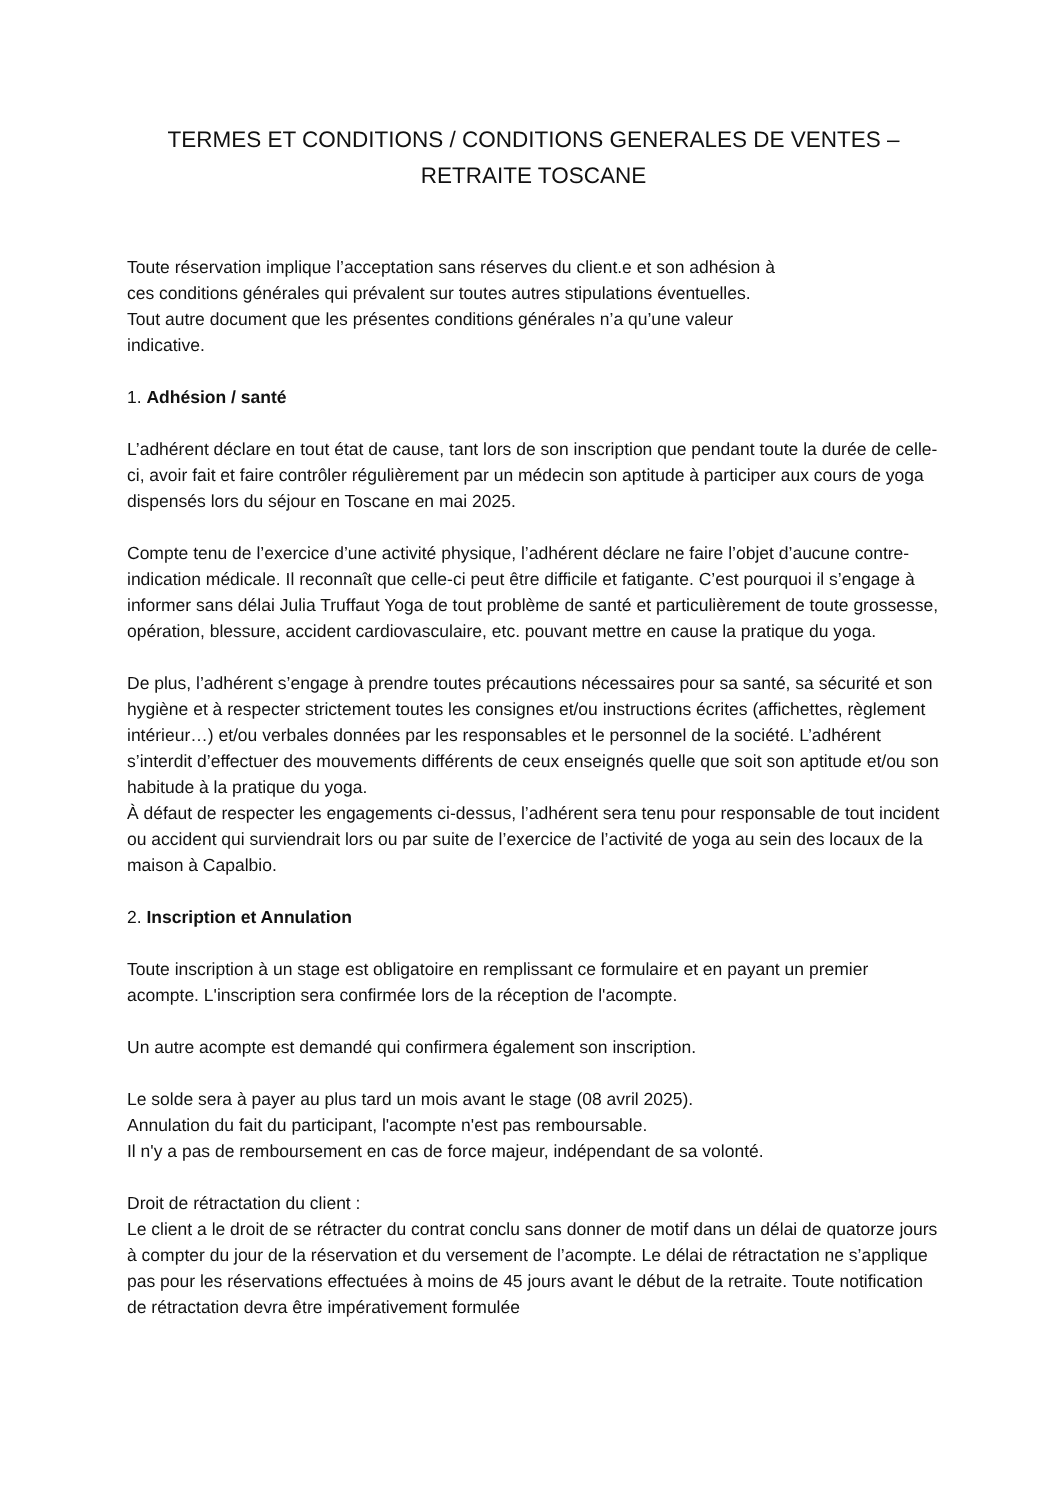TERMES ET CONDITIONS / CONDITIONS GENERALES DE VENTES –
RETRAITE TOSCANE
Toute réservation implique l’acceptation sans réserves du client.e et son adhésion à
ces conditions générales qui prévalent sur toutes autres stipulations éventuelles.
Tout autre document que les présentes conditions générales n’a qu’une valeur
indicative.
1. Adhésion / santé
L’adhérent déclare en tout état de cause, tant lors de son inscription que pendant toute la durée de celle-ci, avoir fait et faire contrôler régulièrement par un médecin son aptitude à participer aux cours de yoga dispensés lors du séjour en Toscane en mai 2025.
Compte tenu de l’exercice d’une activité physique, l’adhérent déclare ne faire l’objet d’aucune contre-indication médicale. Il reconnaît que celle-ci peut être difficile et fatigante. C’est pourquoi il s’engage à informer sans délai Julia Truffaut Yoga de tout problème de santé et particulièrement de toute grossesse, opération, blessure, accident cardiovasculaire, etc. pouvant mettre en cause la pratique du yoga.
De plus, l’adhérent s’engage à prendre toutes précautions nécessaires pour sa santé, sa sécurité et son hygiène et à respecter strictement toutes les consignes et/ou instructions écrites (affichettes, règlement intérieur…) et/ou verbales données par les responsables et le personnel de la société. L’adhérent s’interdit d’effectuer des mouvements différents de ceux enseignés quelle que soit son aptitude et/ou son habitude à la pratique du yoga.
À défaut de respecter les engagements ci-dessus, l’adhérent sera tenu pour responsable de tout incident ou accident qui surviendrait lors ou par suite de l’exercice de l’activité de yoga au sein des locaux de la maison à Capalbio.
2. Inscription et Annulation
Toute inscription à un stage est obligatoire en remplissant ce formulaire et en payant un premier acompte. L'inscription sera confirmée lors de la réception de l'acompte.
Un autre acompte est demandé qui confirmera également son inscription.
Le solde sera à payer au plus tard un mois avant le stage (08 avril 2025).
Annulation du fait du participant, l'acompte n'est pas remboursable.
Il n'y a pas de remboursement en cas de force majeur, indépendant de sa volonté.
Droit de rétractation du client :
Le client a le droit de se rétracter du contrat conclu sans donner de motif dans un délai de quatorze jours à compter du jour de la réservation et du versement de l’acompte. Le délai de rétractation ne s’applique pas pour les réservations effectuées à moins de 45 jours avant le début de la retraite. Toute notification de rétractation devra être impérativement formulée